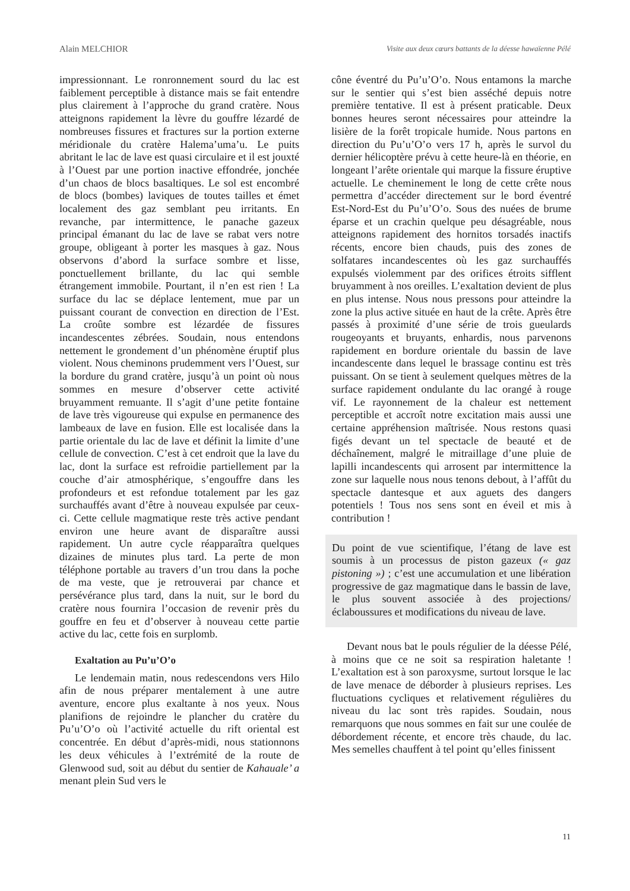Alain MELCHIOR Visite aux deux cœurs battants de la déesse hawaïenne Pélé
impressionnant. Le ronronnement sourd du lac est faiblement perceptible à distance mais se fait entendre plus clairement à l’approche du grand cratère. Nous atteignons rapidement la lèvre du gouffre lézardé de nombreuses fissures et fractures sur la portion externe méridionale du cratère Halema’uma’u. Le puits abritant le lac de lave est quasi circulaire et il est jouxté à l’Ouest par une portion inactive effondrée, jonchée d’un chaos de blocs basaltiques. Le sol est encombré de blocs (bombes) laviques de toutes tailles et émet localement des gaz semblant peu irritants. En revanche, par intermittence, le panache gazeux principal émanant du lac de lave se rabat vers notre groupe, obligeant à porter les masques à gaz. Nous observons d’abord la surface sombre et lisse, ponctuellement brillante, du lac qui semble étrangement immobile. Pourtant, il n’en est rien ! La surface du lac se déplace lentement, mue par un puissant courant de convection en direction de l’Est. La croûte sombre est lézardée de fissures incandescentes zébrées. Soudain, nous entendons nettement le grondement d’un phénomène éruptif plus violent. Nous cheminons prudemment vers l’Ouest, sur la bordure du grand cratère, jusqu’à un point où nous sommes en mesure d’observer cette activité bruyamment remuante. Il s’agit d’une petite fontaine de lave très vigoureuse qui expulse en permanence des lambeaux de lave en fusion. Elle est localisée dans la partie orientale du lac de lave et définit la limite d’une cellule de convection. C’est à cet endroit que la lave du lac, dont la surface est refroidie partiellement par la couche d’air atmosphérique, s’engouffre dans les profondeurs et est refondue totalement par les gaz surchauffés avant d’être à nouveau expulsée par ceux-ci. Cette cellule magmatique reste très active pendant environ une heure avant de disparaître aussi rapidement. Un autre cycle réapparaîtra quelques dizaines de minutes plus tard. La perte de mon téléphone portable au travers d’un trou dans la poche de ma veste, que je retrouverai par chance et persévérance plus tard, dans la nuit, sur le bord du cratère nous fournira l’occasion de revenir près du gouffre en feu et d’observer à nouveau cette partie active du lac, cette fois en surplomb.
Exaltation au Pu’u’O’o
Le lendemain matin, nous redescendons vers Hilo afin de nous préparer mentalement à une autre aventure, encore plus exaltante à nos yeux. Nous planifions de rejoindre le plancher du cratère du Pu’u’O’o où l’activité actuelle du rift oriental est concentrée. En début d’après-midi, nous stationnons les deux véhicules à l’extrémité de la route de Glenwood sud, soit au début du sentier de Kahauale’ a menant plein Sud vers le
cône éventré du Pu’u’O’o. Nous entamons la marche sur le sentier qui s’est bien asséché depuis notre première tentative. Il est à présent praticable. Deux bonnes heures seront nécessaires pour atteindre la lisière de la forêt tropicale humide. Nous partons en direction du Pu’u’O’o vers 17 h, après le survol du dernier hélicoptère prévu à cette heure-là en théorie, en longeant l’arête orientale qui marque la fissure éruptive actuelle. Le cheminement le long de cette crête nous permettra d’accéder directement sur le bord éventré Est-Nord-Est du Pu’u’O’o. Sous des nuées de brume éparse et un crachin quelque peu désagréable, nous atteignons rapidement des hornitos torsadés inactifs récents, encore bien chauds, puis des zones de solfatares incandescentes où les gaz surchauffés expulsés violemment par des orifices étroits sifflent bruyamment à nos oreilles. L’exaltation devient de plus en plus intense. Nous nous pressons pour atteindre la zone la plus active située en haut de la crête. Après être passés à proximité d’une série de trois gueulards rougeoyants et bruyants, enhardis, nous parvenons rapidement en bordure orientale du bassin de lave incandescente dans lequel le brassage continu est très puissant. On se tient à seulement quelques mètres de la surface rapidement ondulante du lac orangé à rouge vif. Le rayonnement de la chaleur est nettement perceptible et accroît notre excitation mais aussi une certaine appréhension maîtrisée. Nous restons quasi figés devant un tel spectacle de beauté et de déchaînement, malgré le mitraillage d’une pluie de lapilli incandescents qui arrosent par intermittence la zone sur laquelle nous nous tenons debout, à l’affût du spectacle dantesque et aux aguets des dangers potentiels ! Tous nos sens sont en éveil et mis à contribution !
Du point de vue scientifique, l’étang de lave est soumis à un processus de piston gazeux (« gaz pistoning ») ; c’est une accumulation et une libération progressive de gaz magmatique dans le bassin de lave, le plus souvent associée à des projections/éclaboussures et modifications du niveau de lave.
Devant nous bat le pouls régulier de la déesse Pélé, à moins que ce ne soit sa respiration haletante ! L’exaltation est à son paroxysme, surtout lorsque le lac de lave menace de déborder à plusieurs reprises. Les fluctuations cycliques et relativement régulières du niveau du lac sont très rapides. Soudain, nous remarquons que nous sommes en fait sur une coulée de débordement récente, et encore très chaude, du lac. Mes semelles chauffent à tel point qu’elles finissent
11